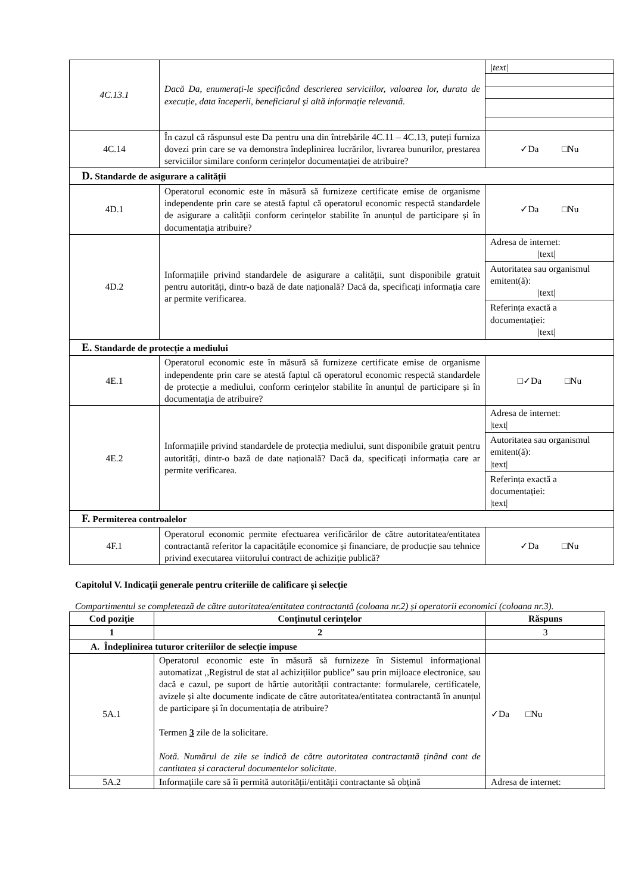| 4C.13.1 | Dacă Da, enumerați-le specificând descrierea serviciilor, valoarea lor, durata de execuție, data începerii, beneficiarul și altă informație relevantă. | /text/ |
| 4C.14 | În cazul că răspunsul este Da pentru una din întrebările 4C.11 – 4C.13, puteți furniza dovezi prin care se va demonstra îndeplinirea lucrărilor, livrarea bunurilor, prestarea serviciilor similare conform cerințelor documentației de atribuire? | ✓Da □Nu |
| D. Standarde de asigurare a calității | | |
| 4D.1 | Operatorul economic este în măsură să furnizeze certificate emise de organisme independente prin care se atestă faptul că operatorul economic respectă standardele de asigurare a calității conform cerințelor stabilite în anunțul de participare și în documentația atribuire? | ✓Da □Nu |
| 4D.2 | Informațiile privind standardele de asigurare a calității, sunt disponibile gratuit pentru autorități, dintr-o bază de date națională? Dacă da, specificați informația care ar permite verificarea. | Adresa de internet: /text/ Autoritatea sau organismul emitent(ă): /text/ Referința exactă a documentației: /text/ |
| E. Standarde de protecție a mediului | | |
| 4E.1 | Operatorul economic este în măsură să furnizeze certificate emise de organisme independente prin care se atestă faptul că operatorul economic respectă standardele de protecție a mediului, conform cerințelor stabilite în anunțul de participare și în documentația de atribuire? | □✓Da □Nu |
| 4E.2 | Informațiile privind standardele de protecția mediului, sunt disponibile gratuit pentru autorități, dintr-o bază de date națională? Dacă da, specificați informația care ar permite verificarea. | Adresa de internet: /text/ Autoritatea sau organismul emitent(ă): /text/ Referința exactă a documentației: /text/ |
| F. Permiterea controalelor | | |
| 4F.1 | Operatorul economic permite efectuarea verificărilor de către autoritatea/entitatea contractantă referitor la capacitățile economice și financiare, de producție sau tehnice privind executarea viitorului contract de achiziție publică? | ✓Da □Nu |
Capitolul V. Indicații generale pentru criteriile de calificare și selecție
Compartimentul se completează de către autoritatea/entitatea contractantă (coloana nr.2) și operatorii economici (coloana nr.3).
| Cod poziție | Conținutul cerințelor | Răspuns |
| --- | --- | --- |
| 1 | 2 | 3 |
| A. Îndeplinirea tuturor criteriilor de selecție impuse | | |
| 5A.1 | Operatorul economic este în măsură să furnizeze în Sistemul informațional automatizat ,,Registrul de stat al achizițiilor publice” sau prin mijloace electronice, sau dacă e cazul, pe suport de hârtie autorității contractante: formularele, certificatele, avizele și alte documente indicate de către autoritatea/entitatea contractantă în anunțul de participare și în documentația de atribuire? Termen 3 zile de la solicitare. Notă. Numărul de zile se indică de către autoritatea contractantă ținând cont de cantitatea și caracterul documentelor solicitate. | ✓Da □Nu |
| 5A.2 | Informațiile care să îi permită autorității/entității contractante să obțină | Adresa de internet: |